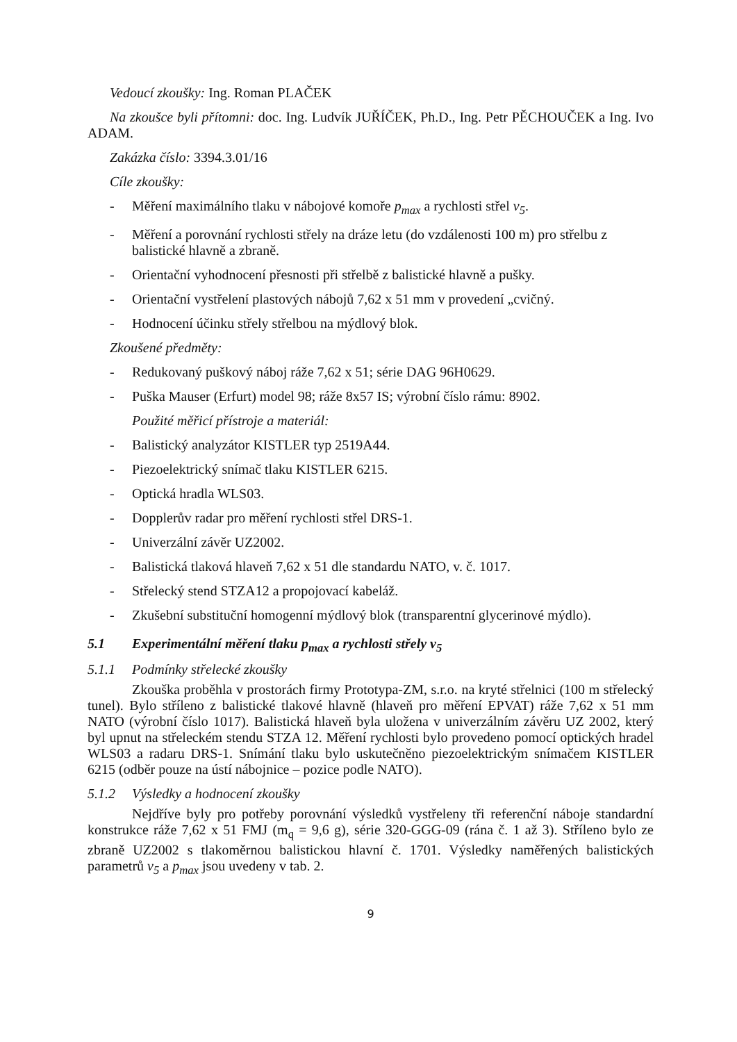Vedoucí zkoušky: Ing. Roman PLAČEK
Na zkoušce byli přítomni: doc. Ing. Ludvík JUŘÍČEK, Ph.D., Ing. Petr PĚCHOUČEK a Ing. Ivo ADAM.
Zakázka číslo: 3394.3.01/16
Cíle zkoušky:
- Měření maximálního tlaku v nábojové komoře p<sub>max</sub> a rychlosti střel v<sub>5</sub>.
- Měření a porovnání rychlosti střely na dráze letu (do vzdálenosti 100 m) pro střelbu z balistické hlavně a zbraně.
- Orientační vyhodnocení přesnosti při střelbě z balistické hlavně a pušky.
- Orientační vystřelení plastových nábojů 7,62 x 51 mm v provedení „cvičný.
- Hodnocení účinku střely střelbou na mýdlový blok.
Zkoušené předměty:
- Redukovaný puškový náboj ráže 7,62 x 51; série DAG 96H0629.
- Puška Mauser (Erfurt) model 98; ráže 8x57 IS; výrobní číslo rámu: 8902.
Použité měřicí přístroje a materiál:
- Balistický analyzátor KISTLER typ 2519A44.
- Piezoelektrický snímač tlaku KISTLER 6215.
- Optická hradla WLS03.
- Dopplerův radar pro měření rychlosti střel DRS-1.
- Univerzální závěr UZ2002.
- Balistická tlaková hlaveň 7,62 x 51 dle standardu NATO, v. č. 1017.
- Střelecký stend STZA12 a propojovací kabeláž.
- Zkušební substituční homogenní mýdlový blok (transparentní glycerinové mýdlo).
5.1 Experimentální měření tlaku p<sub>max</sub> a rychlosti střely v<sub>5</sub>
5.1.1 Podmínky střelecké zkoušky
Zkouška proběhla v prostorách firmy Prototypa-ZM, s.r.o. na kryté střelnici (100 m střelecký tunel). Bylo stříleno z balistické tlakové hlavně (hlaveň pro měření EPVAT) ráže 7,62 x 51 mm NATO (výrobní číslo 1017). Balistická hlaveň byla uložena v univerzálním závěru UZ 2002, který byl upnut na střeleckém stendu STZA 12. Měření rychlosti bylo provedeno pomocí optických hradel WLS03 a radaru DRS-1. Snímání tlaku bylo uskutečněno piezoelektrickým snímačem KISTLER 6215 (odběr pouze na ústí nábojnice – pozice podle NATO).
5.1.2 Výsledky a hodnocení zkoušky
Nejdříve byly pro potřeby porovnání výsledků vystřeleny tři referenční náboje standardní konstrukce ráže 7,62 x 51 FMJ (m<sub>q</sub> = 9,6 g), série 320-GGG-09 (rána č. 1 až 3). Stříleno bylo ze zbraně UZ2002 s tlakoměrnou balistickou hlavní č. 1701. Výsledky naměřených balistických parametrů v<sub>5</sub> a p<sub>max</sub> jsou uvedeny v tab. 2.
9